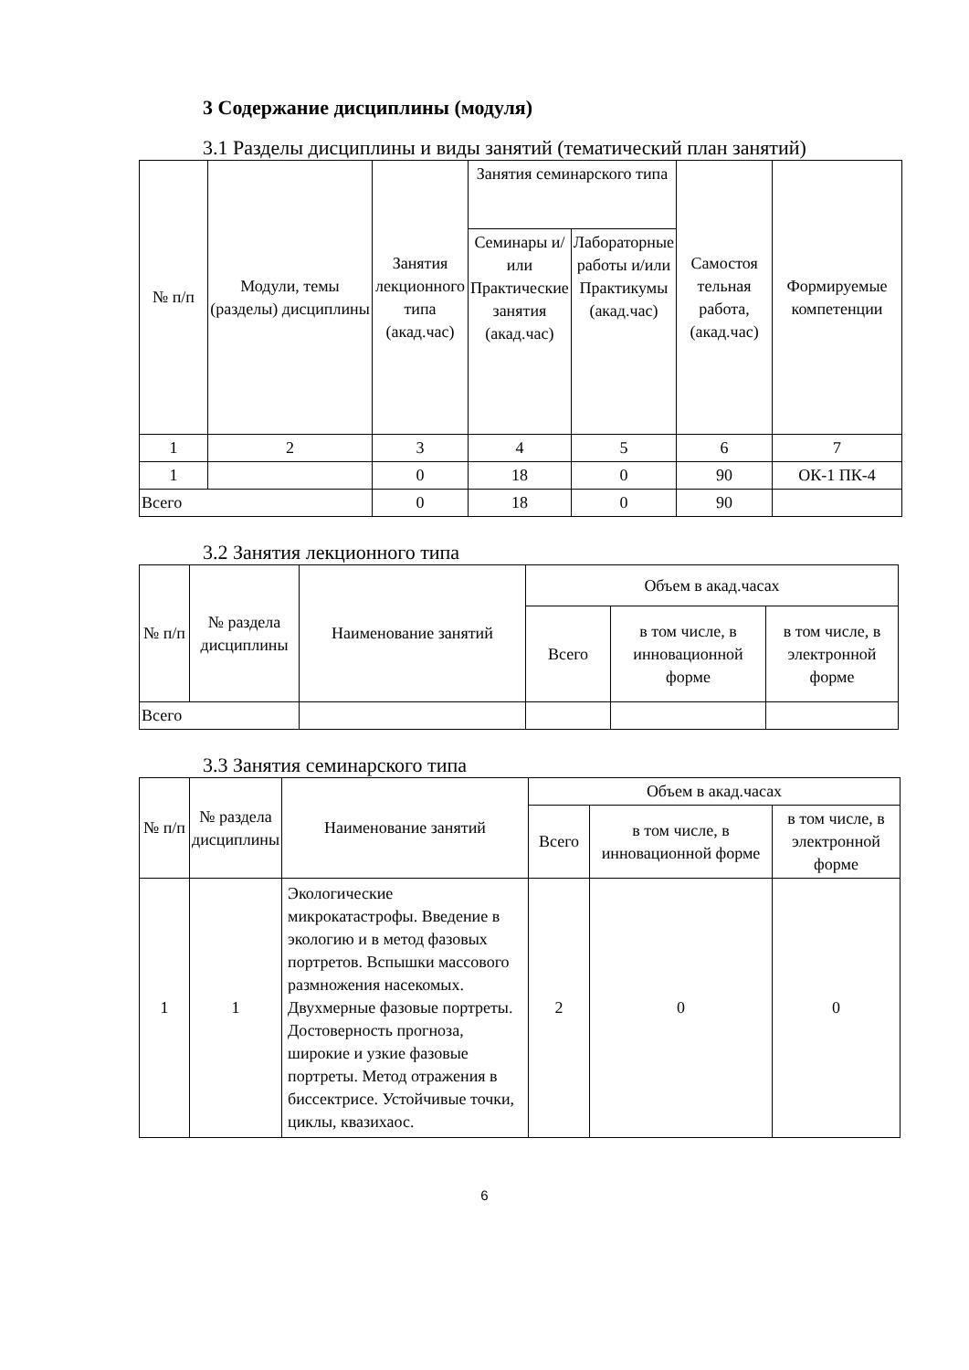3 Содержание дисциплины (модуля)
3.1 Разделы дисциплины и виды занятий (тематический план занятий)
| № п/п | Модули, темы (разделы) дисциплины | Занятия лекционного типа (акад.час) | Занятия семинарского типа | | Самостоя тельная работа, (акад.час) | Формируемые компетенции |
| --- | --- | --- | --- | --- | --- | --- |
| | | | Семинары и/или Практические занятия (акад.час) | Лабораторные работы и/или Практикумы (акад.час) | | |
| 1 | 2 | 3 | 4 | 5 | 6 | 7 |
| 1 | | 0 | 18 | 0 | 90 | ОК-1 ПК-4 |
| Всего | | 0 | 18 | 0 | 90 | |
3.2 Занятия лекционного типа
| № п/п | № раздела дисциплины | Наименование занятий | Объем в акад.часах | | |
| --- | --- | --- | --- | --- | --- |
| | | | Всего | в том числе, в инновационной форме | в том числе, в электронной форме |
| Всего | | | | | |
3.3 Занятия семинарского типа
| № п/п | № раздела дисциплины | Наименование занятий | Объем в акад.часах | | |
| --- | --- | --- | --- | --- | --- |
| | | | Всего | в том числе, в инновационной форме | в том числе, в электронной форме |
| 1 | 1 | Экологические микрокатастрофы. Введение в экологию и в метод фазовых портретов. Вспышки массового размножения насекомых. Двухмерные фазовые портреты. Достоверность прогноза, широкие и узкие фазовые портреты. Метод отражения в биссектрисе. Устойчивые точки, циклы, квазихаос. | 2 | 0 | 0 |
6